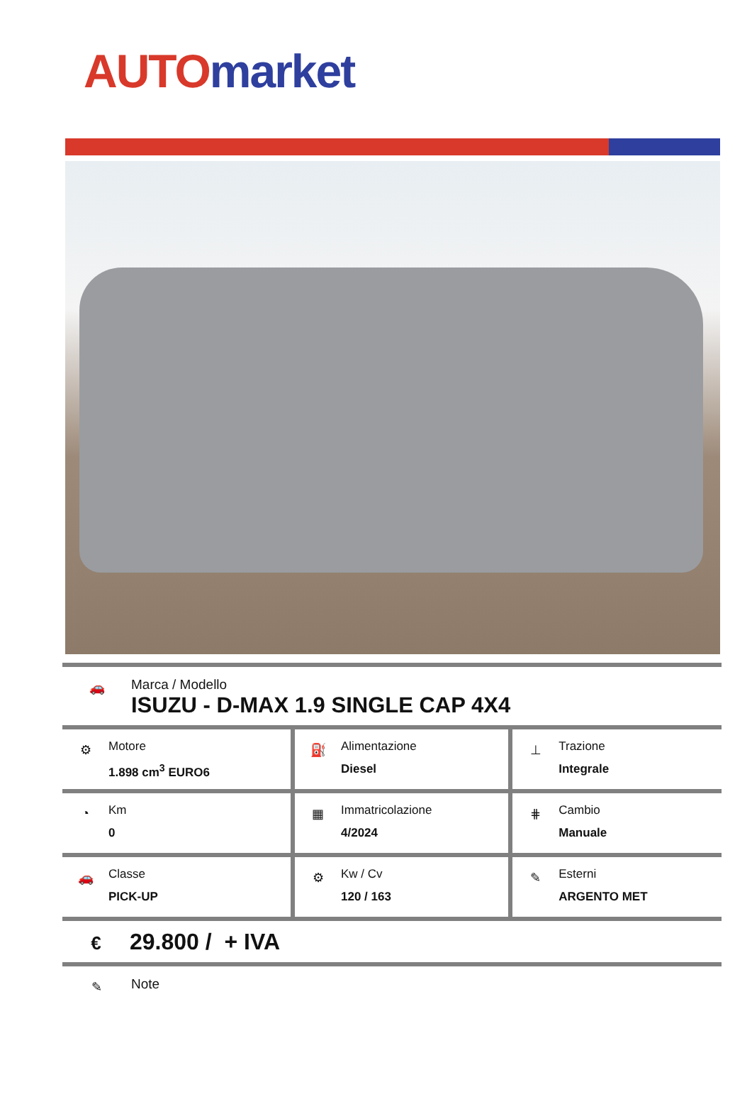AUTO market
🚗
Marca / Modello
ISUZU - D-MAX 1.9 SINGLE CAP 4X4
| ⚙ Motore 1.898 cm<sup>3</sup> EURO6 | ⛽ Alimentazione Diesel | ⊥ Trazione Integrale |
| ◔ Km 0 | ▦ Immatricolazione 4/2024 | ⋕ Cambio Manuale |
| 🚗 Classe PICK-UP | ⚙ Kw / Cv 120 / 163 | ✎ Esterni ARGENTO MET |
€
29.800 / + IVA
✎
Note